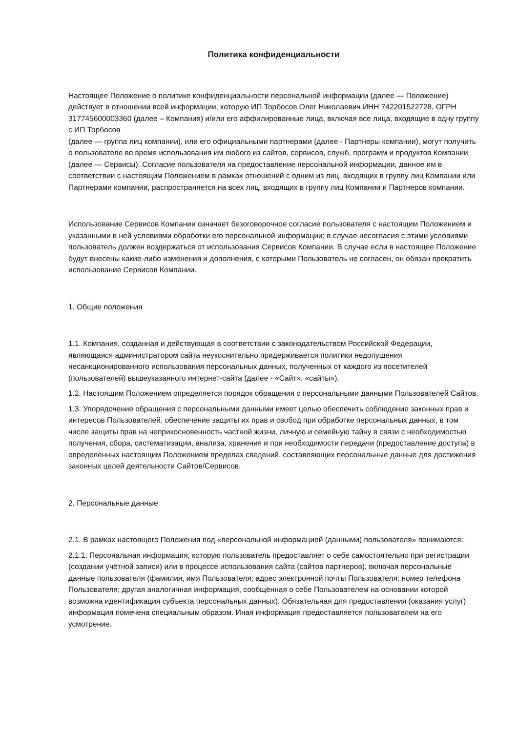Политика конфиденциальности
Настоящее Положение о политике конфиденциальности персональной информации (далее — Положение) действует в отношении всей информации, которую ИП Торбосов Олег Николаевич ИНН 742201522728, ОГРН 317745600003360 (далее – Компания) и/или его аффилированные лица, включая все лица, входящие в одну группу с ИП Торбосов
(далее — группа лиц компании), или его официальными партнерами (далее - Партнеры компании), могут получить о пользователе во время использования им любого из сайтов, сервисов, служб, программ и продуктов Компании (далее — Сервисы). Согласие пользователя на предоставление персональной информации, данное им в соответствии с настоящим Положением в рамках отношений с одним из лиц, входящих в группу лиц Компании или Партнерами компании, распространяется на всех лиц, входящих в группу лиц Компании и Партнеров компании.
Использование Сервисов Компании означает безоговорочное согласие пользователя с настоящим Положением и указанными в ней условиями обработки его персональной информации; в случае несогласия с этими условиями пользователь должен воздержаться от использования Сервисов Компании. В случае если в настоящее Положение будут внесены какие-либо изменения и дополнения, с которыми Пользователь не согласен, он обязан прекратить использование Сервисов Компании.
1. Общие положения
1.1. Компания, созданная и действующая в соответствии с законодательством Российской Федерации, являющаяся администратором сайта неукоснительно придерживается политики недопущения несанкционированного использования персональных данных, полученных от каждого из посетителей (пользователей) вышеуказанного интернет-сайта (далее - «Сайт», «сайты»).
1.2. Настоящим Положением определяется порядок обращения с персональными данными Пользователей Сайтов.
1.3. Упорядочение обращения с персональными данными имеет целью обеспечить соблюдение законных прав и интересов Пользователей, обеспечение защиты их прав и свобод при обработке персональных данных, в том числе защиты прав на неприкосновенность частной жизни, личную и семейную тайну в связи с необходимостью получения, сбора, систематизации, анализа, хранения и при необходимости передачи (предоставление доступа) в определенных настоящим Положением пределах сведений, составляющих персональные данные для достижения законных целей деятельности Сайтов/Сервисов.
2. Персональные данные
2.1. В рамках настоящего Положения под «персональной информацией (данными) пользователя» понимаются:
2.1.1. Персональная информация, которую пользователь предоставляет о себе самостоятельно при регистрации (создании учётной записи) или в процессе использования сайта (сайтов партнеров), включая персональные данные пользователя (фамилия, имя Пользователя; адрес электронной почты Пользователя; номер телефона Пользователя; другая аналогичная информация, сообщённая о себе Пользователем на основании которой возможна идентификация субъекта персональных данных). Обязательная для предоставления (оказания услуг) информация помечена специальным образом. Иная информация предоставляется пользователем на его усмотрение.